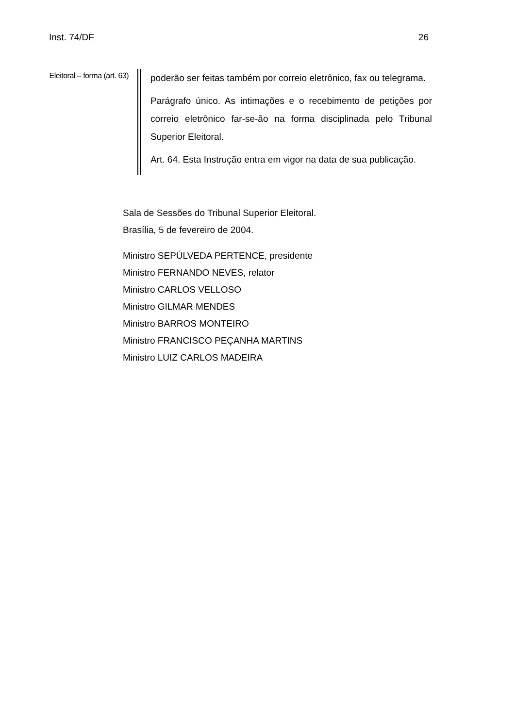Inst. 74/DF 26
Eleitoral – forma (art. 63)
poderão ser feitas também por correio eletrônico, fax ou telegrama.
Parágrafo único. As intimações e o recebimento de petições por correio eletrônico far-se-ão na forma disciplinada pelo Tribunal Superior Eleitoral.
Art. 64. Esta Instrução entra em vigor na data de sua publicação.
Sala de Sessões do Tribunal Superior Eleitoral.
Brasília, 5 de fevereiro de 2004.
Ministro SEPÚLVEDA PERTENCE, presidente
Ministro FERNANDO NEVES, relator
Ministro CARLOS VELLOSO
Ministro GILMAR MENDES
Ministro BARROS MONTEIRO
Ministro FRANCISCO PEÇANHA MARTINS
Ministro LUIZ CARLOS MADEIRA